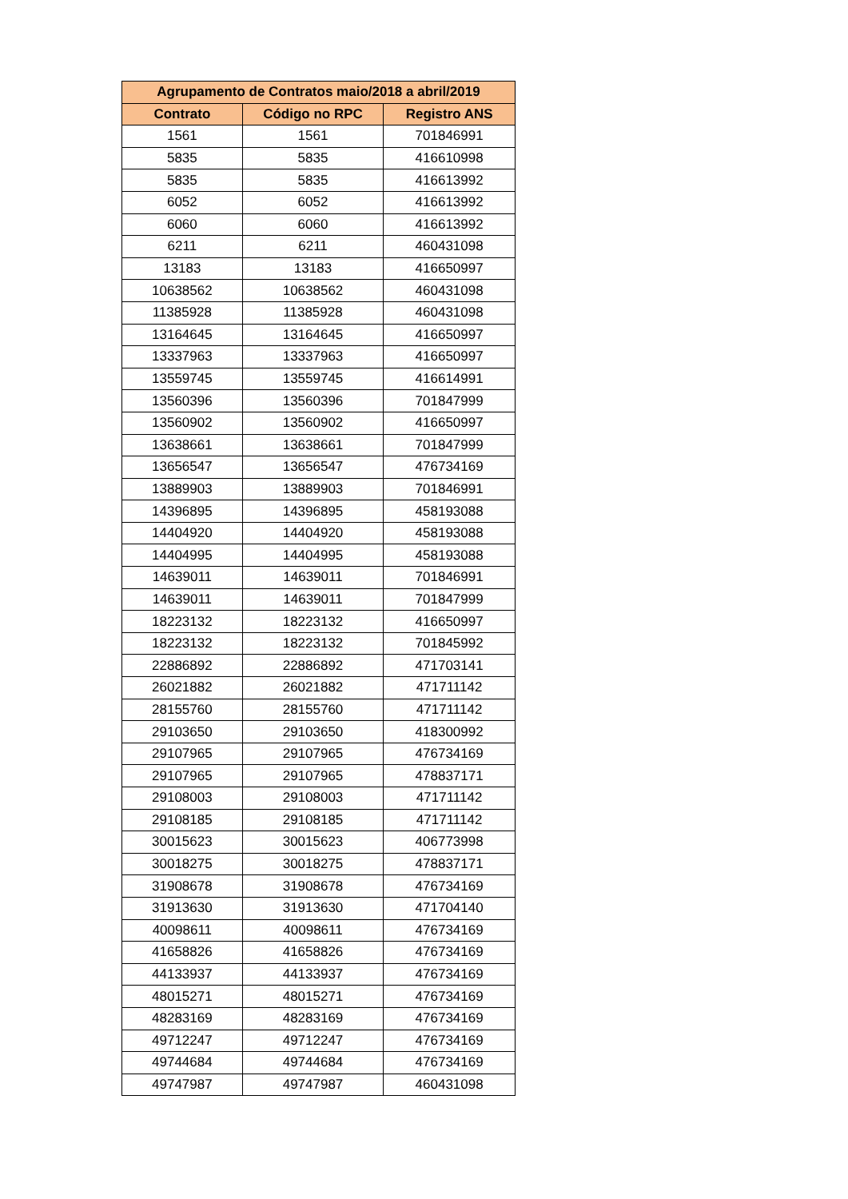| Agrupamento de Contratos maio/2018 a abril/2019 | | |
| --- | --- | --- |
| Contrato | Código no RPC | Registro ANS |
| 1561 | 1561 | 701846991 |
| 5835 | 5835 | 416610998 |
| 5835 | 5835 | 416613992 |
| 6052 | 6052 | 416613992 |
| 6060 | 6060 | 416613992 |
| 6211 | 6211 | 460431098 |
| 13183 | 13183 | 416650997 |
| 10638562 | 10638562 | 460431098 |
| 11385928 | 11385928 | 460431098 |
| 13164645 | 13164645 | 416650997 |
| 13337963 | 13337963 | 416650997 |
| 13559745 | 13559745 | 416614991 |
| 13560396 | 13560396 | 701847999 |
| 13560902 | 13560902 | 416650997 |
| 13638661 | 13638661 | 701847999 |
| 13656547 | 13656547 | 476734169 |
| 13889903 | 13889903 | 701846991 |
| 14396895 | 14396895 | 458193088 |
| 14404920 | 14404920 | 458193088 |
| 14404995 | 14404995 | 458193088 |
| 14639011 | 14639011 | 701846991 |
| 14639011 | 14639011 | 701847999 |
| 18223132 | 18223132 | 416650997 |
| 18223132 | 18223132 | 701845992 |
| 22886892 | 22886892 | 471703141 |
| 26021882 | 26021882 | 471711142 |
| 28155760 | 28155760 | 471711142 |
| 29103650 | 29103650 | 418300992 |
| 29107965 | 29107965 | 476734169 |
| 29107965 | 29107965 | 478837171 |
| 29108003 | 29108003 | 471711142 |
| 29108185 | 29108185 | 471711142 |
| 30015623 | 30015623 | 406773998 |
| 30018275 | 30018275 | 478837171 |
| 31908678 | 31908678 | 476734169 |
| 31913630 | 31913630 | 471704140 |
| 40098611 | 40098611 | 476734169 |
| 41658826 | 41658826 | 476734169 |
| 44133937 | 44133937 | 476734169 |
| 48015271 | 48015271 | 476734169 |
| 48283169 | 48283169 | 476734169 |
| 49712247 | 49712247 | 476734169 |
| 49744684 | 49744684 | 476734169 |
| 49747987 | 49747987 | 460431098 |